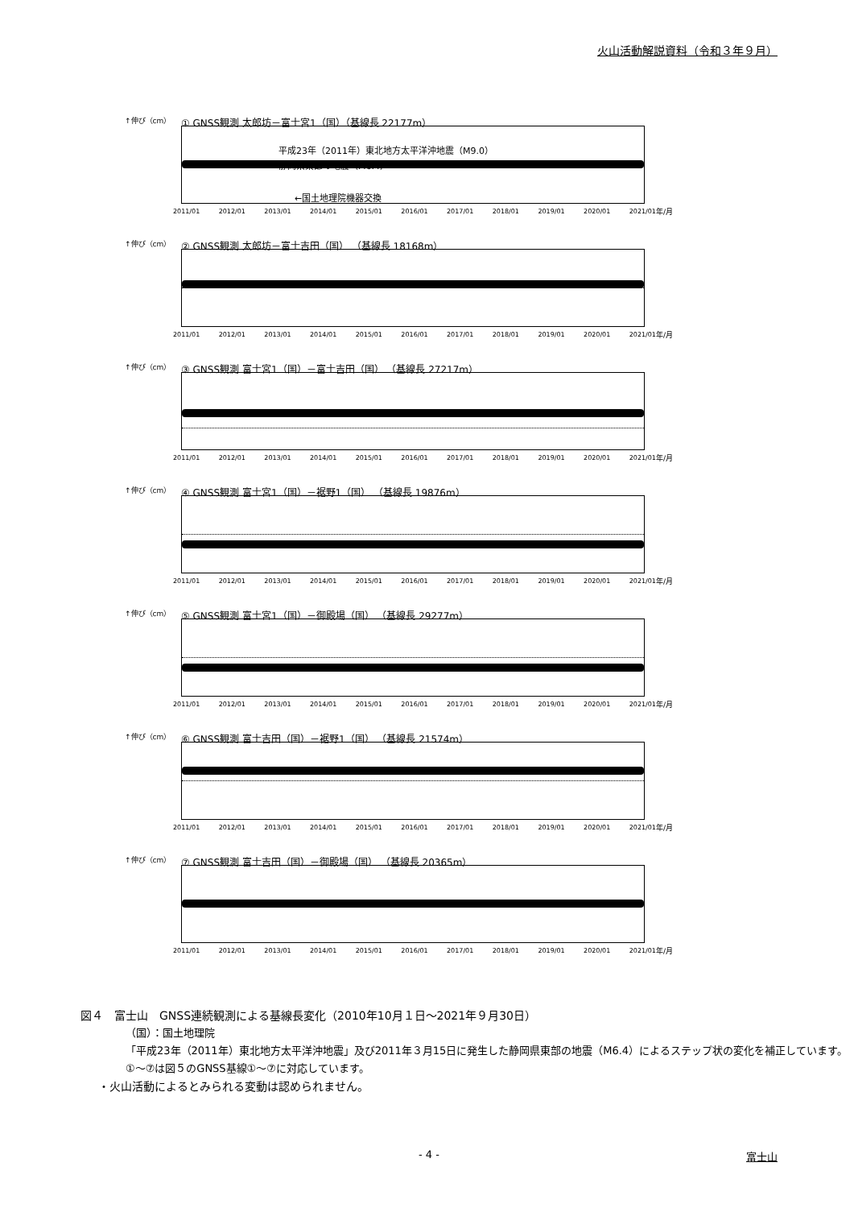火山活動解説資料（令和３年９月）
↑伸び（cm）
① GNSS観測 太郎坊－富士宮1（国）（基線長 22177m）
平成23年（2011年）東北地方太平洋沖地震（M9.0）
静岡県東部の地震（M6.4）
←国土地理院機器交換
2011/01 2012/01 2013/01 2014/01 2015/01 2016/01 2017/01 2018/01 2019/01 2020/01 2021/01 年/月
↑伸び（cm）
② GNSS観測 太郎坊－富士吉田（国） （基線長 18168m）
2011/01 2012/01 2013/01 2014/01 2015/01 2016/01 2017/01 2018/01 2019/01 2020/01 2021/01 年/月
↑伸び（cm）
③ GNSS観測 富士宮1（国）－富士吉田（国） （基線長 27217m）
2011/01 2012/01 2013/01 2014/01 2015/01 2016/01 2017/01 2018/01 2019/01 2020/01 2021/01 年/月
↑伸び（cm）
④ GNSS観測 富士宮1（国）－裾野1（国） （基線長 19876m）
2011/01 2012/01 2013/01 2014/01 2015/01 2016/01 2017/01 2018/01 2019/01 2020/01 2021/01 年/月
↑伸び（cm）
⑤ GNSS観測 富士宮1（国）－御殿場（国） （基線長 29277m）
2011/01 2012/01 2013/01 2014/01 2015/01 2016/01 2017/01 2018/01 2019/01 2020/01 2021/01 年/月
↑伸び（cm）
⑥ GNSS観測 富士吉田（国）－裾野1（国） （基線長 21574m）
2011/01 2012/01 2013/01 2014/01 2015/01 2016/01 2017/01 2018/01 2019/01 2020/01 2021/01 年/月
↑伸び（cm）
⑦ GNSS観測 富士吉田（国）－御殿場（国） （基線長 20365m）
2011/01 2012/01 2013/01 2014/01 2015/01 2016/01 2017/01 2018/01 2019/01 2020/01 2021/01 年/月
図４　富士山　GNSS連続観測による基線長変化（2010年10月１日～2021年９月30日）
（国）：国土地理院
「平成23年（2011年）東北地方太平洋沖地震」及び2011年３月15日に発生した静岡県東部の地震（M6.4）によるステップ状の変化を補正しています。
①～⑦は図５のGNSS基線①～⑦に対応しています。
・火山活動によるとみられる変動は認められません。
- 4 - 富士山